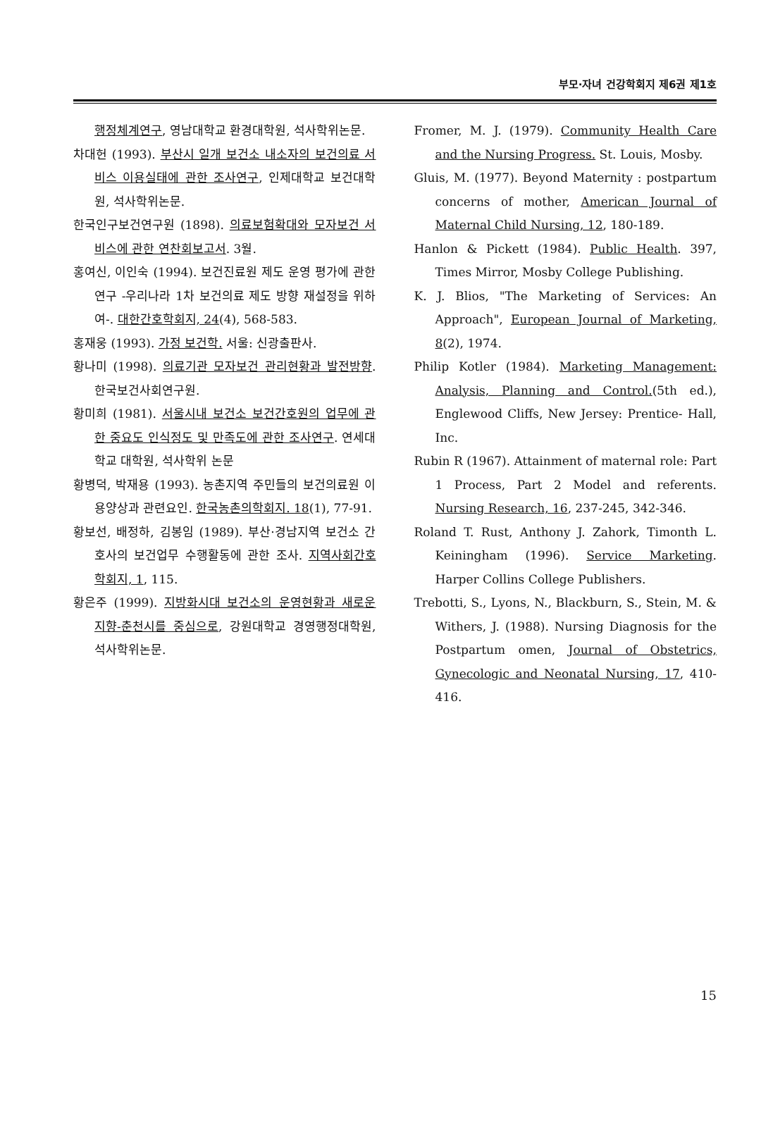부모·자녀 건강학회지 제6권 제1호
행정체계연구, 영남대학교 환경대학원, 석사학위논문.
차대헌 (1993). 부산시 일개 보건소 내소자의 보건의료 서비스 이용실태에 관한 조사연구, 인제대학교 보건대학원, 석사학위논문.
한국인구보건연구원 (1898). 의료보험확대와 모자보건 서비스에 관한 연찬회보고서. 3월.
홍여신, 이인숙 (1994). 보건진료원 제도 운영 평가에 관한 연구 -우리나라 1차 보건의료 제도 방향 재설정을 위하여-. 대한간호학회지, 24(4), 568-583.
홍재웅 (1993). 가정 보건학. 서울: 신광출판사.
황나미 (1998). 의료기관 모자보건 관리현황과 발전방향. 한국보건사회연구원.
황미희 (1981). 서울시내 보건소 보건간호원의 업무에 관한 중요도 인식정도 및 만족도에 관한 조사연구. 연세대학교 대학원, 석사학위 논문
황병덕, 박재용 (1993). 농촌지역 주민들의 보건의료원 이용양상과 관련요인. 한국농촌의학회지. 18(1), 77-91.
황보선, 배정하, 김봉임 (1989). 부산·경남지역 보건소 간호사의 보건업무 수행활동에 관한 조사. 지역사회간호학회지, 1, 115.
황은주 (1999). 지방화시대 보건소의 운영현황과 새로운 지향-춘천시를 중심으로, 강원대학교 경영행정대학원, 석사학위논문.
Fromer, M. J. (1979). Community Health Care and the Nursing Progress. St. Louis, Mosby.
Gluis, M. (1977). Beyond Maternity : postpartum concerns of mother, American Journal of Maternal Child Nursing, 12, 180-189.
Hanlon & Pickett (1984). Public Health. 397, Times Mirror, Mosby College Publishing.
K. J. Blios, "The Marketing of Services: An Approach", European Journal of Marketing, 8(2), 1974.
Philip Kotler (1984). Marketing Management: Analysis, Planning and Control.(5th ed.), Englewood Cliffs, New Jersey: Prentice- Hall, Inc.
Rubin R (1967). Attainment of maternal role: Part 1 Process, Part 2 Model and referents. Nursing Research, 16, 237-245, 342-346.
Roland T. Rust, Anthony J. Zahork, Timonth L. Keiningham (1996). Service Marketing. Harper Collins College Publishers.
Trebotti, S., Lyons, N., Blackburn, S., Stein, M. & Withers, J. (1988). Nursing Diagnosis for the Postpartum omen, Journal of Obstetrics, Gynecologic and Neonatal Nursing, 17, 410-416.
15